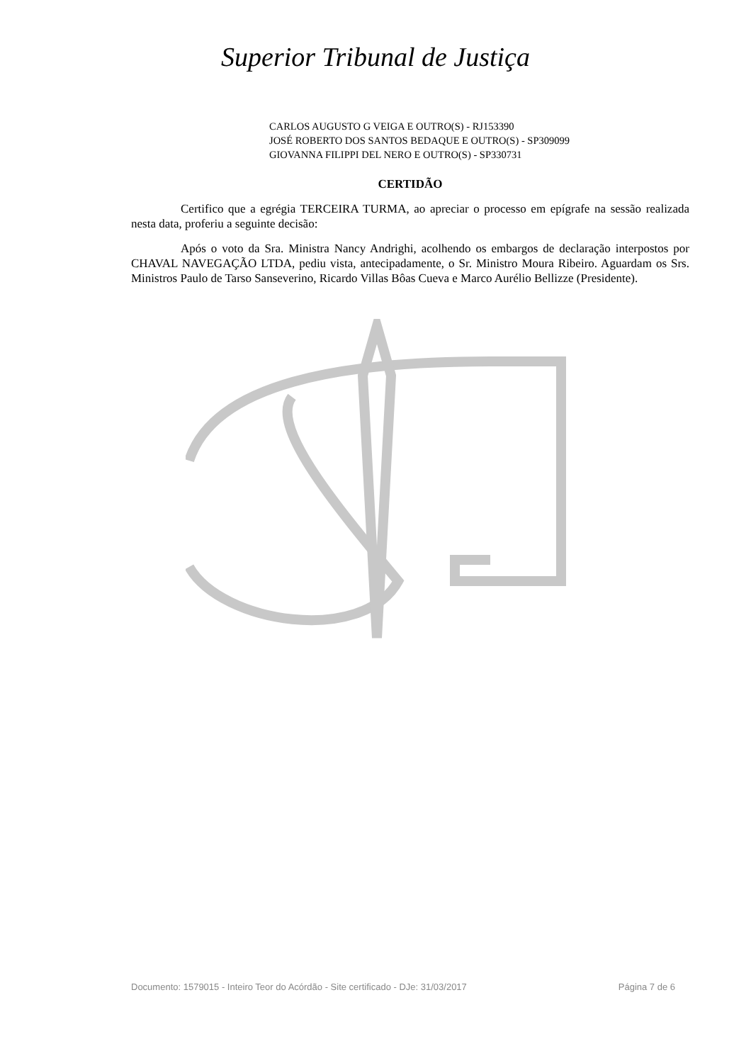Superior Tribunal de Justiça
CARLOS AUGUSTO G VEIGA E OUTRO(S) - RJ153390
JOSÉ ROBERTO DOS SANTOS BEDAQUE E OUTRO(S) - SP309099
GIOVANNA FILIPPI DEL NERO E OUTRO(S) - SP330731
CERTIDÃO
Certifico que a egrégia TERCEIRA TURMA, ao apreciar o processo em epígrafe na sessão realizada nesta data, proferiu a seguinte decisão:
Após o voto da Sra. Ministra Nancy Andrighi, acolhendo os embargos de declaração interpostos por CHAVAL NAVEGAÇÃO LTDA, pediu vista, antecipadamente, o Sr. Ministro Moura Ribeiro. Aguardam os Srs. Ministros Paulo de Tarso Sanseverino, Ricardo Villas Bôas Cueva e Marco Aurélio Bellizze (Presidente).
Documento: 1579015 - Inteiro Teor do Acórdão - Site certificado - DJe: 31/03/2017 Página 7 de 6